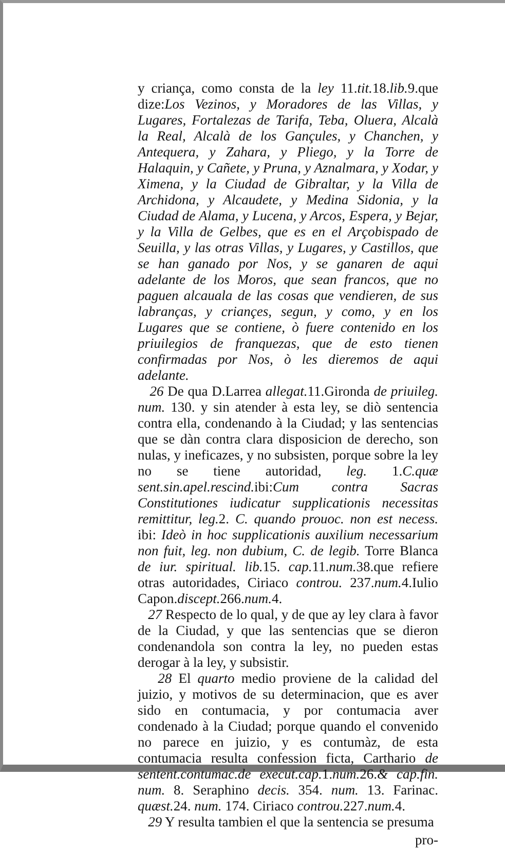y criança, como consta de la ley 11.tit. 18.lib. 9.que dize:Los Vezinos, y Moradores de las Villas, y Lugares, Fortalezas de Tarifa, Teba, Oluera, Alcalà la Real, Alcalà de los Gançules, y Chanchen, y Antequera, y Zahara, y Pliego, y la Torre de Halaquin, y Cañete, y Pruna, y Aznalmara, y Xodar, y Ximena, y la Ciudad de Gibraltar, y la Villa de Archidona, y Alcaudete, y Medina Sidonia, y la Ciudad de Alama, y Lucena, y Arcos, Espera, y Bejar, y la Villa de Gelbes, que es en el Arçobispado de Seuilla, y las otras Villas, y Lugares, y Castillos, que se han ganado por Nos, y se ganaren de aqui adelante de los Moros, que sean francos, que no paguen alcauala de las cosas que vendieren, de sus labranças, y criançes, segun, y como, y en los Lugares que se contiene, ò fuere contenido en los priuilegios de franquezas, que de esto tienen confirmadas por Nos, ò les dieremos de aqui adelante.
26 De qua D.Larrea allegat. 11.Gironda de priuileg. num. 130. y sin atender à esta ley, se diò sentencia contra ella, condenando à la Ciudad; y las sentencias que se dàn contra clara disposicion de derecho, son nulas, y ineficazes, y no subsisten, porque sobre la ley no se tiene autoridad, leg. 1.C.quæ sent.sin.apel.rescind. ibi:Cum contra Sacras Constitutiones iudicatur supplicationis necessitas remittitur, leg. 2. C. quando prouoc. non est necess. ibi: Ideò in hoc supplicationis auxilium necessarium non fuit, leg. non dubium, C. de legib. Torre Blanca de iur. spiritual. lib. 15. cap. 11.num. 38.que refiere otras autoridades, Ciriaco controu. 237.num. 4.Iulio Capon.discept. 266.num. 4.
27 Respecto de lo qual, y de que ay ley clara à favor de la Ciudad, y que las sentencias que se dieron condenandola son contra la ley, no pueden estas derogar à la ley, y subsistir.
28 El quarto medio proviene de la calidad del juizio, y motivos de su determinacion, que es aver sido en contumacia, y por contumacia aver condenado à la Ciudad; porque quando el convenido no parece en juizio, y es contumàz, de esta contumacia resulta confession ficta, Carthario de sentent.contumac.de execut.cap. 1.num. 26.& cap.fin. num. 8. Seraphino decis. 354. num. 13. Farinac. quæst. 24. num. 174. Ciriaco controu. 227.num. 4.
29 Y resulta tambien el que la sentencia se presuma
pro-